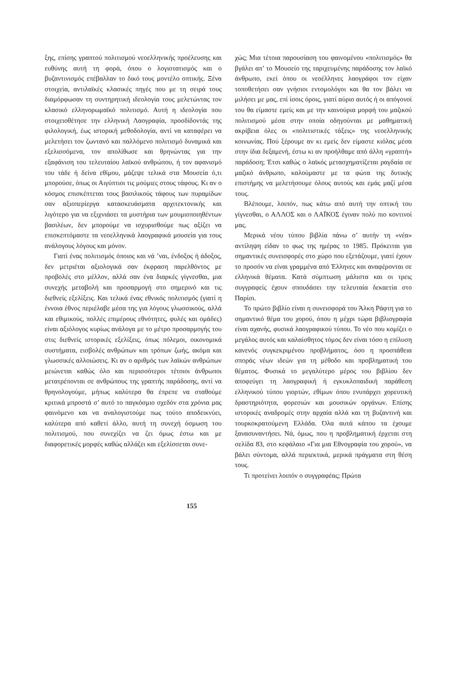ξης, επίσης γραπτού πολιτισμού νεοελληνικής προέλευσης και ευθύνης αυτή τη φορά, όπου ο λογιοτατισμός και ο βυζαντινισμός επέβαλλαν το δικό τους μοντέλο οπτικής. Ξένα στοιχεία, αντιλαϊκές κλασικές πηγές που με τη σειρά τους διαμόρφωσαν τη συντηρητική ιδεολογία τους μελετώντας τον κλασικό ελληνορωμαϊκό πολιτισμό. Αυτή η ιδεολογία που στοιχειοθέτησε την ελληνική Λαογραφία, προσδίδοντάς της φιλολογική, έως ιστορική μεθοδολογία, αντί να καταφέρει να μελετήσει τον ζωντανό και παλλόμενο πολιτισμό δυναμικά και εξελισσόμενα, τον απολίθωσε και θρηνώντας για την εξαφάνιση του τελευταίου λαϊκού ανθρώπου, ή τον αφανισμό του τάδε ή δείνα εθίμου, μάζεψε τελικά στα Μουσεία ό,τι μπορούσε, όπως οι Αιγύπτιοι τις μούμιες στους τάφους. Κι αν ο κόσμος επισκέπτεται τους βασιλικούς τάφους των πυραμίδων σαν αξιοπερίεργα κατασκευάσματα αρχιτεκτονικής και λιγότερο για να εξιχνιάσει τα μυστήρια των μουμιοποιηθέντων βασιλέων, δεν μπορούμε να ισχυρισθούμε πως αξίζει να επισκεπτόμαστε τα νεοελληνικά λαογραφικά μουσεία για τους ανάλογους λόγους και μόνον.
Γιατί ένας πολιτισμός όποιος και νά ’ναι, ένδοξος ή άδοξος, δεν μετριέται αξιολογικά σαν έκφραση παρελθόντος με προβολές στο μέλλον, αλλά σαν ένα διαρκές γίγνεσθαι, μια συνεχής μεταβολή και προσαρμογή στο σημερινό και τις διεθνείς εξελίξεις. Και τελικά ένας εθνικός πολιτισμός (γιατί η έννοια έθνος περιέλαβε μέσα της για λόγους γλωσσικούς, αλλά και εθιμικούς, πολλές επιμέρους εθνότητες, φυλές και ομάδες) είναι αξιόλογος κυρίως ανάλογα με το μέτρο προσαρμογής του στις διεθνείς ιστορικές εξελίξεις, όπως πόλεμοι, οικονομικά συστήματα, εισβολές ανθρώπων και τρόπων ζωής, ακόμα και γλωσσικές αλλοιώσεις. Κι αν ο αριθμός των λαϊκών ανθρώπων μειώνεται καθώς όλο και περισσότεροι τέτοιοι άνθρωποι μετατρέπονται σε ανθρώπους της γραπτής παράδοσης, αντί να θρηνολογούμε, μήπως καλύτερα θα έπρεπε να σταθούμε κριτικά μπροστά σ’ αυτό το παγκόσμιο σχεδόν στα χρόνια μας φαινόμενο και να αναλογιστούμε πως τούτο αποδεικνύει, καλύτερα από καθετί άλλο, αυτή τη συνεχή όσμωση του πολιτισμού, που συνεχίζει να ζει όμως έστω και με διαφορετικές μορφές καθώς αλλάζει και εξελίσσεται συνε-
χώς; Μια τέτοια παρουσίαση του φαινομένου «πολιτισμός» θα βγάλει απ’ το Μουσείο της ταριχευμένης παράδοσης τον λαϊκό άνθρωπο, εκεί όπου οι νεοέλληνες λαογράφοι τον είχαν τοποθετήσει σαν γνήσιοι εντομολόγοι και θα τον βάλει να μιλήσει με μας, επί ίσοις όροις, γιατί αύριο αυτός ή οι απόγονοί του θα είμαστε εμείς και με την καινούρια μορφή του μαζικού πολιτισμού μέσα στην οποία οδηγούνται με μαθηματική ακρίβεια όλες οι «πολιτιστικές τάξεις» της νεοελληνικής κοινωνίας. Πού ξέρουμε αν κι εμείς δεν είμαστε κιόλας μέσα στην ίδια δεξαμενή, έστω κι αν προήλθαμε από άλλη «γραπτή» παράδοση; Έτσι καθώς ο λαϊκός μετασχηματίζεται ραγδαία σε μαζικό άνθρωπο, καλούμαστε με τα φώτα της δυτικής επιστήμης να μελετήσουμε όλους αυτούς και εμάς μαζί μέσα τους.
Βλέπουμε, λοιπόν, πως κάτω από αυτή την οπτική του γίγνεσθαι, ο ΑΛΛΟΣ και ο ΛΑΪΚΟΣ έγιναν πολύ πιο κοντινοί μας.
Μερικά νέου τύπου βιβλία πάνω σ’ αυτήν τη «νέα» αντίληψη είδαν το φως της ημέρας το 1985. Πρόκειται για σημαντικές συνεισφορές στο χώρο που εξετάζουμε, γιατί έχουν το προσόν να είναι γραμμένα από Έλληνες και αναφέρονται σε ελληνικά θέματα. Κατά σύμπτωση μάλιστα και οι τρεις συγγραφείς έχουν σπουδάσει την τελευταία δεκαετία στο Παρίσι.
Το πρώτο βιβλίο είναι η συνεισφορά του Άλκη Ράφτη για το σημαντικό θέμα του χορού, όπου η μέχρι τώρα βιβλιογραφία είναι αχανής, φυσικά λαογραφικού τύπου. Το νέο που κομίζει ο μεγάλος αυτός και καλαίσθητος τόμος δεν είναι τόσο η επίλυση κανενός συγκεκριμένου προβλήματος, όσο η προσπάθεια σποράς νέων ιδεών για τη μέθοδο και προβληματική του θέματος. Φυσικά το μεγαλύτερο μέρος του βιβλίου δεν αποφεύγει τη λαογραφική ή εγκυκλοπαιδική παράθεση ελληνικού τύπου γιορτών, εθίμων όπου ενυπάρχει χορευτική δραστηριότητα, φορεσιών και μουσικών οργάνων. Επίσης ιστορικές αναδρομές στην αρχαία αλλά και τη βυζαντινή και τουρκοκρατούμενη Ελλάδα. Όλα αυτά κάπου τα έχουμε ξανασυναντήσει. Νά, όμως, που η προβληματική έρχεται στη σελίδα 83, στο κεφάλαιο «Για μια Εθνογραφία του χορού», να βάλει σύντομα, αλλά περιεκτικά, μερικά πράγματα στη θέση τους.
Τι προτείνει λοιπόν ο συγγραφέας; Πρώτα
155